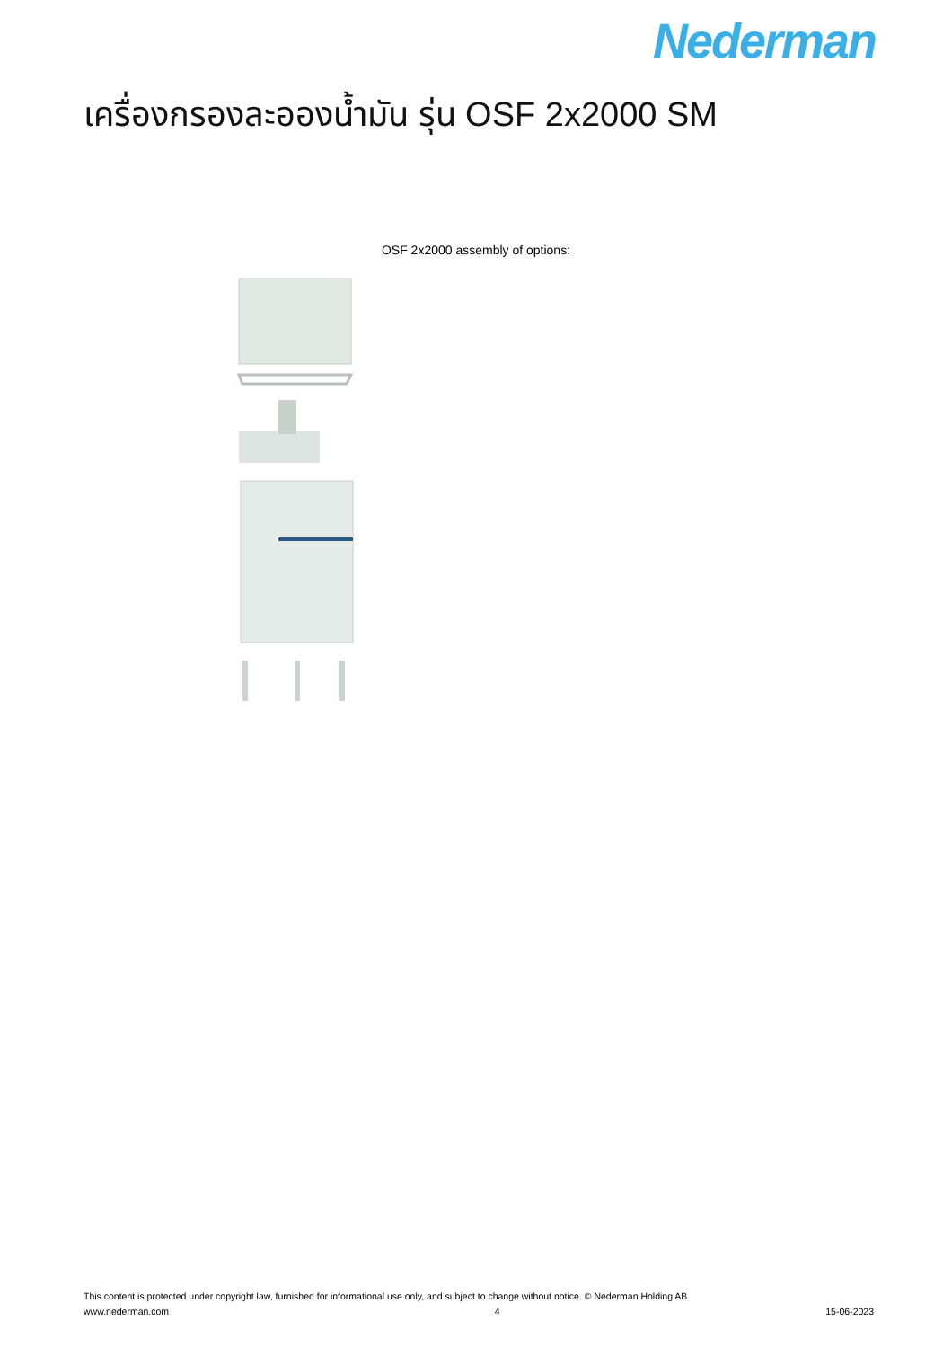Nederman
เครื่องกรองละอองน้ำมัน รุ่น OSF 2x2000 SM
OSF 2x2000 assembly of options:
This content is protected under copyright law, furnished for informational use only, and subject to change without notice. © Nederman Holding AB
www.nederman.com 4 15-06-2023